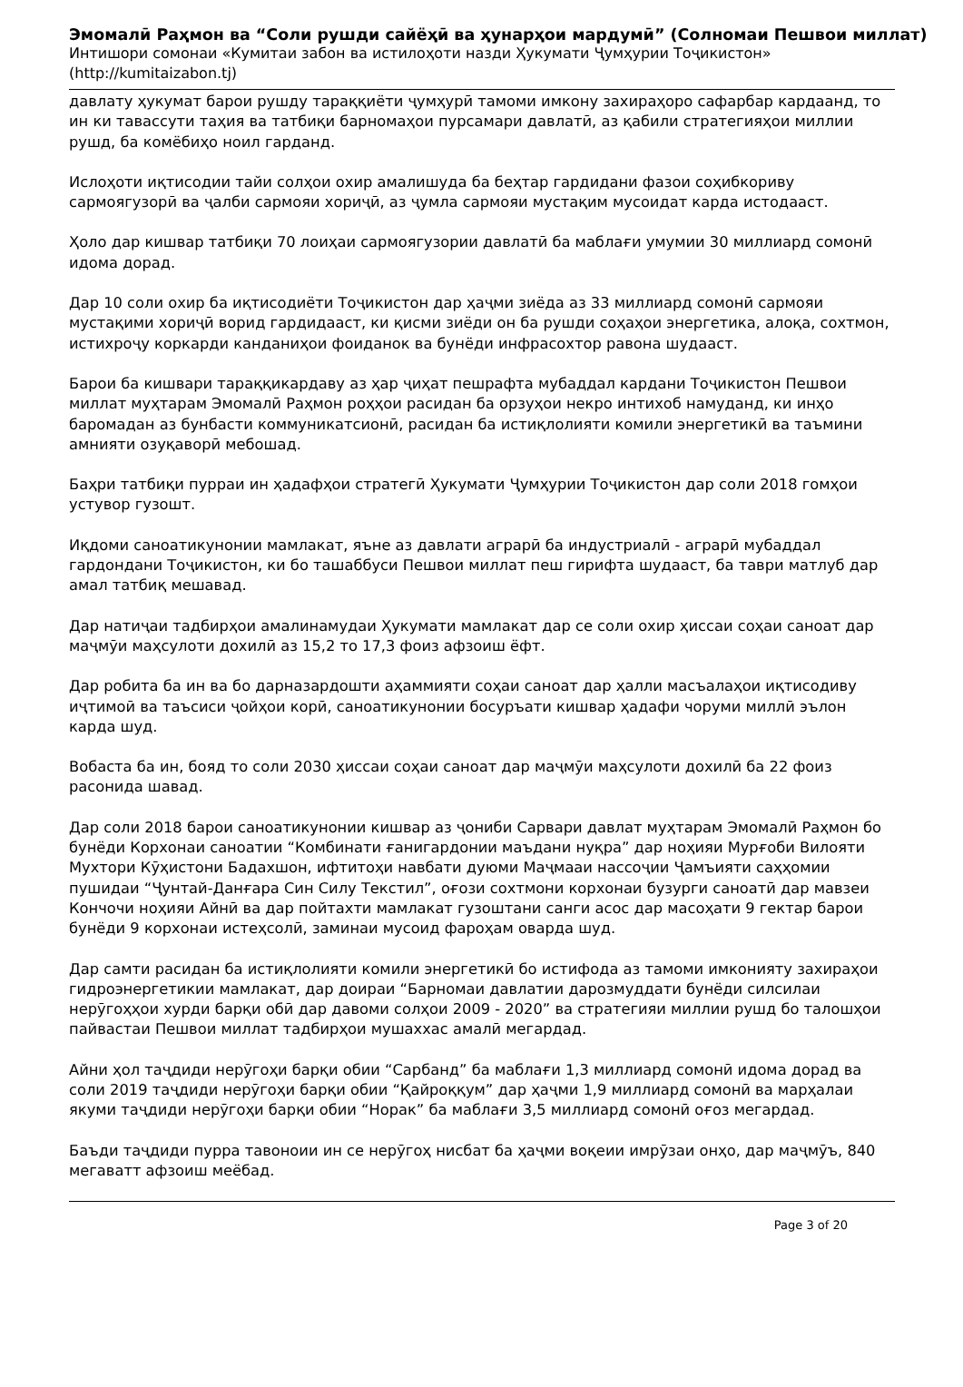Эмомалӣ Раҳмон ва “Соли рушди сайёҳӣ ва ҳунарҳои мардумӣ” (Солномаи Пешвои миллат)
Интишори сомонаи «Кумитаи забон ва истилоҳоти назди Ҳукумати Ҷумҳурии Тоҷикистон»
(http://kumitaizabon.tj)
давлату ҳукумат барои рушду тараққиёти ҷумҳурӣ тамоми имкону захираҳоро сафарбар кардаанд, то ин ки тавассути таҳия ва татбиқи барномаҳои пурсамари давлатӣ, аз қабили стратегияҳои миллии рушд, ба комёбиҳо ноил гарданд.
Ислоҳоти иқтисодии тайи солҳои охир амалишуда ба беҳтар гардидани фазои соҳибкориву сармоягузорӣ ва ҷалби сармояи хориҷӣ, аз ҷумла сармояи мустақим мусоидат карда истодааст.
Ҳоло дар кишвар татбиқи 70 лоиҳаи сармоягузории давлатӣ ба маблағи умумии 30 миллиард сомонӣ идома дорад.
Дар 10 соли охир ба иқтисодиёти Тоҷикистон дар ҳаҷми зиёда аз 33 миллиард сомонӣ сармояи мустақими хориҷӣ ворид гардидааст, ки қисми зиёди он ба рушди соҳаҳои энергетика, алоқа, сохтмон, истихроҷу коркарди канданиҳои фоиданок ва бунёди инфрасохтор равона шудааст.
Барои ба кишвари тараққикардаву аз ҳар ҷиҳат пешрафта мубаддал кардани Тоҷикистон Пешвои миллат муҳтарам Эмомалӣ Раҳмон роҳҳои расидан ба орзуҳои некро интихоб намуданд, ки инҳо баромадан аз бунбасти коммуникатсионӣ, расидан ба истиқлолияти комили энергетикӣ ва таъмини амнияти озуқаворӣ мебошад.
Баҳри татбиқи пурраи ин ҳадафҳои стратегӣ Ҳукумати Ҷумҳурии Тоҷикистон дар соли 2018 гомҳои устувор гузошт.
Иқдоми саноатикунонии мамлакат, яъне аз давлати аграрӣ ба индустриалӣ - аграрӣ мубаддал гардондани Тоҷикистон, ки бо ташаббуси Пешвои миллат пеш гирифта шудааст, ба таври матлуб дар амал татбиқ мешавад.
Дар натиҷаи тадбирҳои амалинамудаи Ҳукумати мамлакат дар се соли охир ҳиссаи соҳаи саноат дар маҷмӯи маҳсулоти дохилӣ аз 15,2 то 17,3 фоиз афзоиш ёфт.
Дар робита ба ин ва бо дарназардошти аҳаммияти соҳаи саноат дар ҳалли масъалаҳои иқтисодиву иҷтимоӣ ва таъсиси ҷойҳои корӣ, саноатикунонии босуръати кишвар ҳадафи чоруми миллӣ эълон карда шуд.
Вобаста ба ин, бояд то соли 2030 ҳиссаи соҳаи саноат дар маҷмӯи маҳсулоти дохилӣ ба 22 фоиз расонида шавад.
Дар соли 2018 барои саноатикунонии кишвар аз ҷониби Сарвари давлат муҳтарам Эмомалӣ Раҳмон бо бунёди Корхонаи саноатии “Комбинати ғанигардонии маъдани нуқра” дар ноҳияи Мурғоби Вилояти Мухтори Кӯҳистони Бадахшон, ифтитоҳи навбати дуюми Маҷмааи нассоҷии Ҷамъияти саҳҳомии пушидаи “Ҷунтай-Данғара Син Силу Текстил”, оғози сохтмони корхонаи бузурги саноатӣ дар мавзеи Кончочи ноҳияи Айнӣ ва дар пойтахти мамлакат гузоштани санги асос дар масоҳати 9 гектар барои бунёди 9 корхонаи истеҳсолӣ, заминаи мусоид фароҳам оварда шуд.
Дар самти расидан ба истиқлолияти комили энергетикӣ бо истифода аз тамоми имконияту захираҳои гидроэнергетикии мамлакат, дар доираи “Барномаи давлатии дарозмуддати бунёди силсилаи нерӯгоҳҳои хурди барқи обӣ дар давоми солҳои 2009 - 2020” ва стратегияи миллии рушд бо талошҳои пайвастаи Пешвои миллат тадбирҳои мушаххас амалӣ мегардад.
Айни ҳол таҷдиди нерӯгоҳи барқи обии “Сарбанд” ба маблағи 1,3 миллиард сомонӣ идома дорад ва соли 2019 таҷдиди нерӯгоҳи барқи обии “Қайроққум” дар ҳаҷми 1,9 миллиард сомонӣ ва марҳалаи якуми таҷдиди нерӯгоҳи барқи обии “Норак” ба маблағи 3,5 миллиард сомонӣ оғоз мегардад.
Баъди таҷдиди пурра тавоноии ин се нерӯгоҳ нисбат ба ҳаҷми воқеии имрӯзаи онҳо, дар маҷмӯъ, 840 мегаватт афзоиш меёбад.
Page 3 of 20